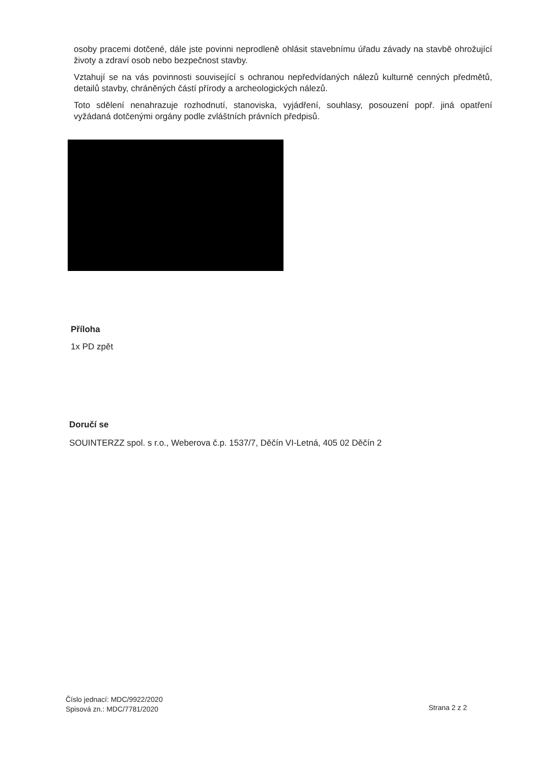osoby pracemi dotčené, dále jste povinni neprodleně ohlásit stavebnímu úřadu závady na stavbě ohrožující životy a zdraví osob nebo bezpečnost stavby.
Vztahují se na vás povinnosti související s ochranou nepředvídaných nálezů kulturně cenných předmětů, detailů stavby, chráněných částí přírody a archeologických nálezů.
Toto sdělení nenahrazuje rozhodnutí, stanoviska, vyjádření, souhlasy, posouzení popř. jiná opatření vyžádaná dotčenými orgány podle zvláštních právních předpisů.
Příloha
1x PD zpět
Doručí se
SOUINTERZZ spol. s r.o., Weberova č.p. 1537/7, Děčín VI-Letná, 405 02 Děčín 2
Číslo jednací: MDC/9922/2020
Spisová zn.: MDC/7781/2020
Strana 2 z 2